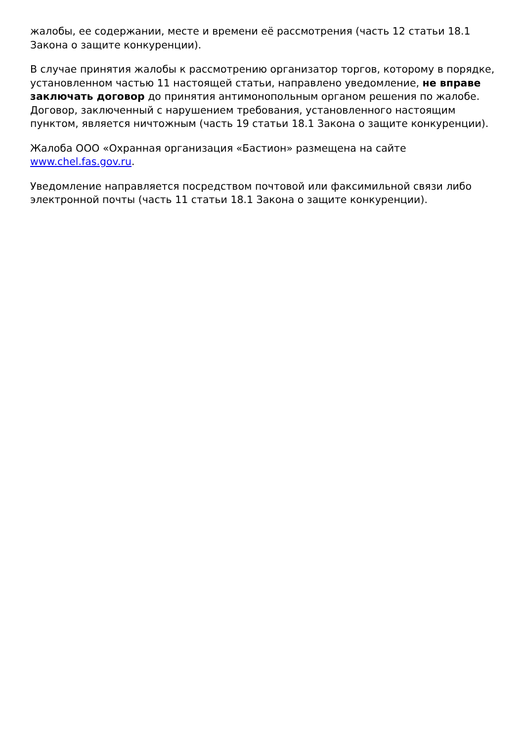жалобы, ее содержании, месте и времени её рассмотрения (часть 12 статьи 18.1 Закона о защите конкуренции).
В случае принятия жалобы к рассмотрению организатор торгов, которому в порядке, установленном частью 11 настоящей статьи, направлено уведомление, не вправе заключать договор до принятия антимонопольным органом решения по жалобе. Договор, заключенный с нарушением требования, установленного настоящим пунктом, является ничтожным (часть 19 статьи 18.1 Закона о защите конкуренции).
Жалоба ООО «Охранная организация «Бастион» размещена на сайте www.chel.fas.gov.ru.
Уведомление направляется посредством почтовой или факсимильной связи либо электронной почты (часть 11 статьи 18.1 Закона о защите конкуренции).